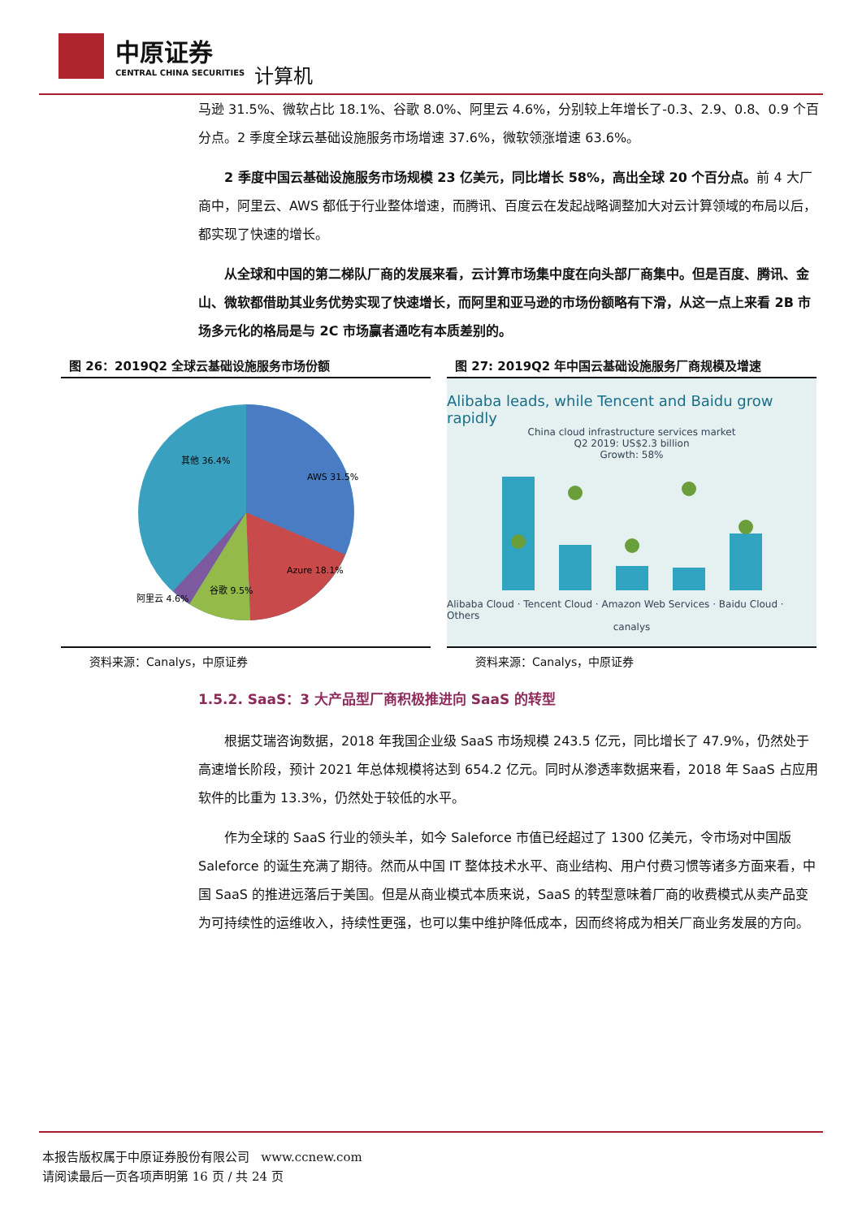中原证券
CENTRAL CHINA SECURITIES
计算机
马逊 31.5%、微软占比 18.1%、谷歌 8.0%、阿里云 4.6%，分别较上年增长了-0.3、2.9、0.8、0.9 个百分点。2 季度全球云基础设施服务市场增速 37.6%，微软领涨增速 63.6%。
2 季度中国云基础设施服务市场规模 23 亿美元，同比增长 58%，高出全球 20 个百分点。前 4 大厂商中，阿里云、AWS 都低于行业整体增速，而腾讯、百度云在发起战略调整加大对云计算领域的布局以后，都实现了快速的增长。
从全球和中国的第二梯队厂商的发展来看，云计算市场集中度在向头部厂商集中。但是百度、腾讯、金山、微软都借助其业务优势实现了快速增长，而阿里和亚马逊的市场份额略有下滑，从这一点上来看 2B 市场多元化的格局是与 2C 市场赢者通吃有本质差别的。
图 26：2019Q2 全球云基础设施服务市场份额
AWS 31.5%
其他 36.4%
Azure 18.1%
谷歌 9.5%
阿里云 4.6%
资料来源：Canalys，中原证券
图 27: 2019Q2 年中国云基础设施服务厂商规模及增速
Alibaba leads, while Tencent and Baidu grow rapidly
China cloud infrastructure services market
Q2 2019: US$2.3 billion
Growth: 58%
Alibaba Cloud · Tencent Cloud · Amazon Web Services · Baidu Cloud · Others
canalys
资料来源：Canalys，中原证券
1.5.2. SaaS：3 大产品型厂商积极推进向 SaaS 的转型
根据艾瑞咨询数据，2018 年我国企业级 SaaS 市场规模 243.5 亿元，同比增长了 47.9%，仍然处于高速增长阶段，预计 2021 年总体规模将达到 654.2 亿元。同时从渗透率数据来看，2018 年 SaaS 占应用软件的比重为 13.3%，仍然处于较低的水平。
作为全球的 SaaS 行业的领头羊，如今 Saleforce 市值已经超过了 1300 亿美元，令市场对中国版 Saleforce 的诞生充满了期待。然而从中国 IT 整体技术水平、商业结构、用户付费习惯等诸多方面来看，中国 SaaS 的推进远落后于美国。但是从商业模式本质来说，SaaS 的转型意味着厂商的收费模式从卖产品变为可持续性的运维收入，持续性更强，也可以集中维护降低成本，因而终将成为相关厂商业务发展的方向。
本报告版权属于中原证券股份有限公司 www.ccnew.com
请阅读最后一页各项声明第 16 页 / 共 24 页